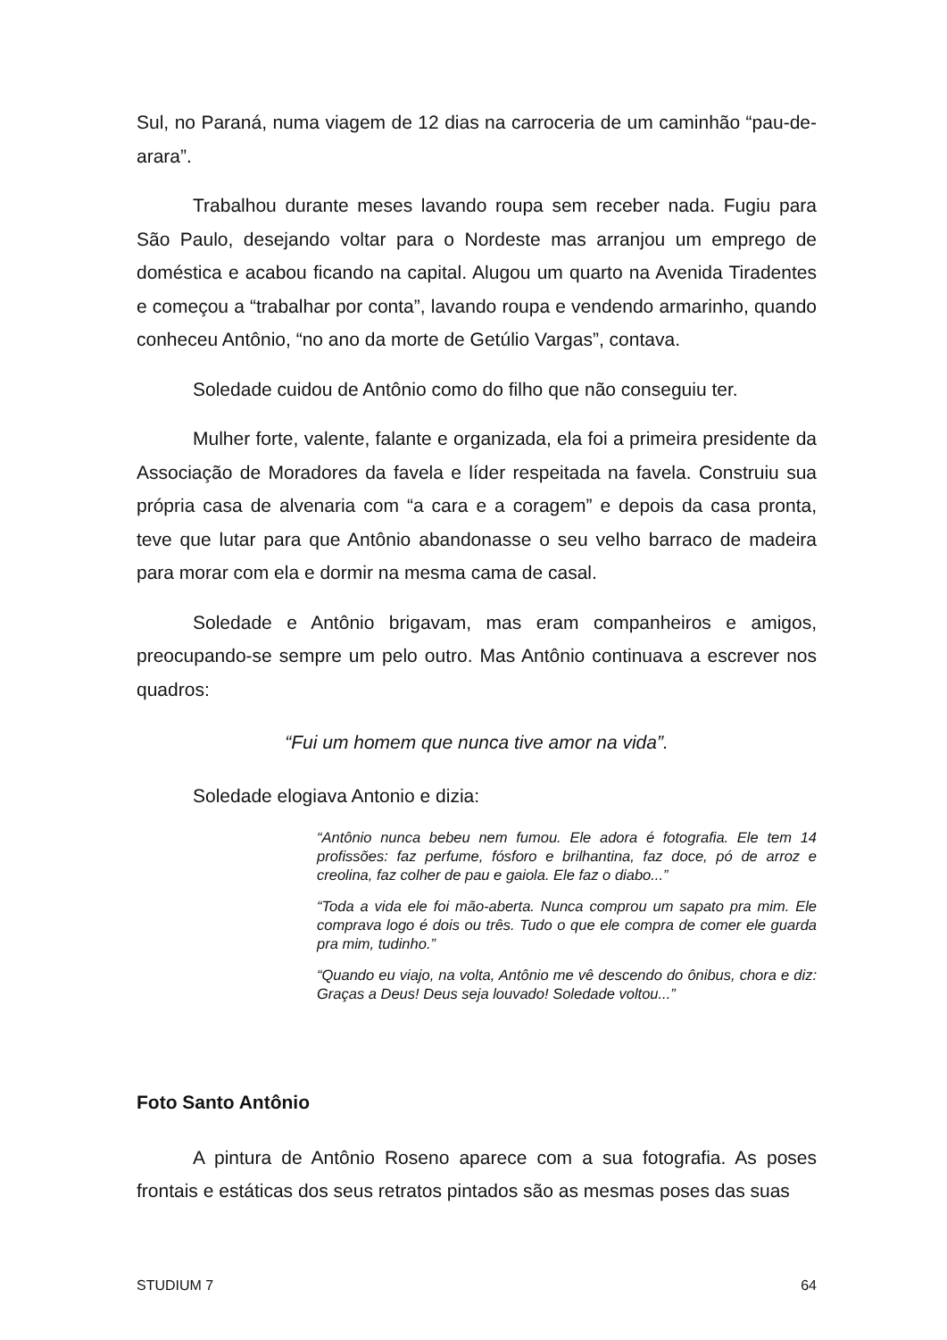Sul, no Paraná, numa viagem de 12 dias na carroceria de um caminhão “pau-de-arara”.
Trabalhou durante meses lavando roupa sem receber nada. Fugiu para São Paulo, desejando voltar para o Nordeste mas arranjou um emprego de doméstica e acabou ficando na capital. Alugou um quarto na Avenida Tiradentes e começou a “trabalhar por conta”, lavando roupa e vendendo armarinho, quando conheceu Antônio, “no ano da morte de Getúlio Vargas”, contava.
Soledade cuidou de Antônio como do filho que não conseguiu ter.
Mulher forte, valente, falante e organizada, ela foi a primeira presidente da Associação de Moradores da favela e líder respeitada na favela. Construiu sua própria casa de alvenaria com “a cara e a coragem” e depois da casa pronta, teve que lutar para que Antônio abandonasse o seu velho barraco de madeira para morar com ela e dormir na mesma cama de casal.
Soledade e Antônio brigavam, mas eram companheiros e amigos, preocupando-se sempre um pelo outro. Mas Antônio continuava a escrever nos quadros:
“Fui um homem que nunca tive amor na vida”.
Soledade elogiava Antonio e dizia:
“Antônio nunca bebeu nem fumou. Ele adora é fotografia. Ele tem 14 profissões: faz perfume, fósforo e brilhantina, faz doce, pó de arroz e creolina, faz colher de pau e gaiola. Ele faz o diabo...”
“Toda a vida ele foi mão-aberta. Nunca comprou um sapato pra mim. Ele comprava logo é dois ou três. Tudo o que ele compra de comer ele guarda pra mim, tudinho.”
“Quando eu viajo, na volta, Antônio me vê descendo do ônibus, chora e diz: Graças a Deus! Deus seja louvado! Soledade voltou...”
Foto Santo Antônio
A pintura de Antônio Roseno aparece com a sua fotografia. As poses frontais e estáticas dos seus retratos pintados são as mesmas poses das suas
STUDIUM 7 64